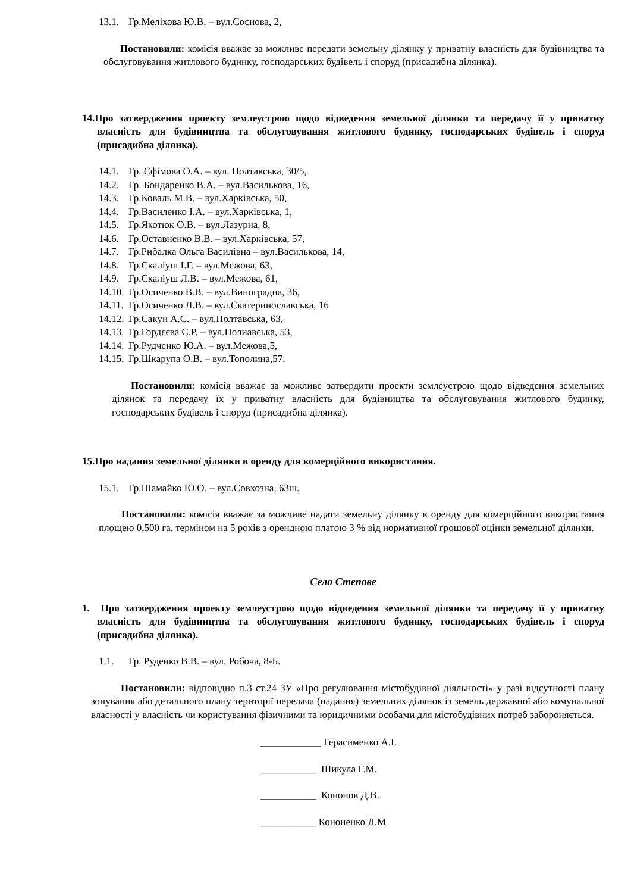13.1. Гр.Меліхова Ю.В. – вул.Соснова, 2,
Постановили: комісія вважає за можливе передати земельну ділянку у приватну власність для будівництва та обслуговування житлового будинку, господарських будівель і споруд (присадибна ділянка).
14.Про затвердження проекту землеустрою щодо відведення земельної ділянки та передачу її у приватну власність для будівництва та обслуговування житлового будинку, господарських будівель і споруд (присадибна ділянка).
14.1. Гр. Єфімова О.А. – вул. Полтавська, 30/5,
14.2. Гр. Бондаренко В.А. – вул.Василькова, 16,
14.3. Гр.Коваль М.В. – вул.Харківська, 50,
14.4. Гр.Василенко І.А. – вул.Харківська, 1,
14.5. Гр.Якотюк О.В. – вул.Лазурна, 8,
14.6. Гр.Оставненко В.В. – вул.Харківська, 57,
14.7. Гр.Рибалка Ольга Василівна – вул.Василькова, 14,
14.8. Гр.Скаліуш І.Г. – вул.Межова, 63,
14.9. Гр.Скаліуш Л.В. – вул.Межова, 61,
14.10. Гр.Осиченко В.В. – вул.Виноградна, 36,
14.11. Гр.Осиченко Л.В. – вул.Єкатеринославська, 16
14.12. Гр.Сакун А.С. – вул.Полтавська, 63,
14.13. Гр.Гордєєва С.Р. – вул.Полиавська, 53,
14.14. Гр.Рудченко Ю.А. – вул.Межова,5,
14.15. Гр.Шкарупа О.В. – вул.Тополина,57.
Постановили: комісія вважає за можливе затвердити проекти землеустрою щодо відведення земельних ділянок та передачу їх у приватну власність для будівництва та обслуговування житлового будинку, господарських будівель і споруд (присадибна ділянка).
15.Про надання земельної ділянки в оренду для комерційного використання.
15.1. Гр.Шамайко Ю.О. – вул.Совхозна, 63ш.
Постановили: комісія вважає за можливе надати земельну ділянку в оренду для комерційного використання площею 0,500 га. терміном на 5 років з орендною платою 3 % від нормативної грошової оцінки земельної ділянки.
Село Степове
1. Про затвердження проекту землеустрою щодо відведення земельної ділянки та передачу її у приватну власність для будівництва та обслуговування житлового будинку, господарських будівель і споруд (присадибна ділянка).
1.1. Гр. Руденко В.В. – вул. Робоча, 8-Б.
Постановили: відповідно п.3 ст.24 ЗУ «Про регулювання містобудівної діяльності» у разі відсутності плану зонування або детального плану території передача (надання) земельних ділянок із земель державної або комунальної власності у власність чи користування фізичними та юридичними особами для містобудівних потреб забороняється.
____________ Герасименко А.І.
___________ Шикула Г.М.
___________ Кононов Д.В.
___________ Кононенко Л.М